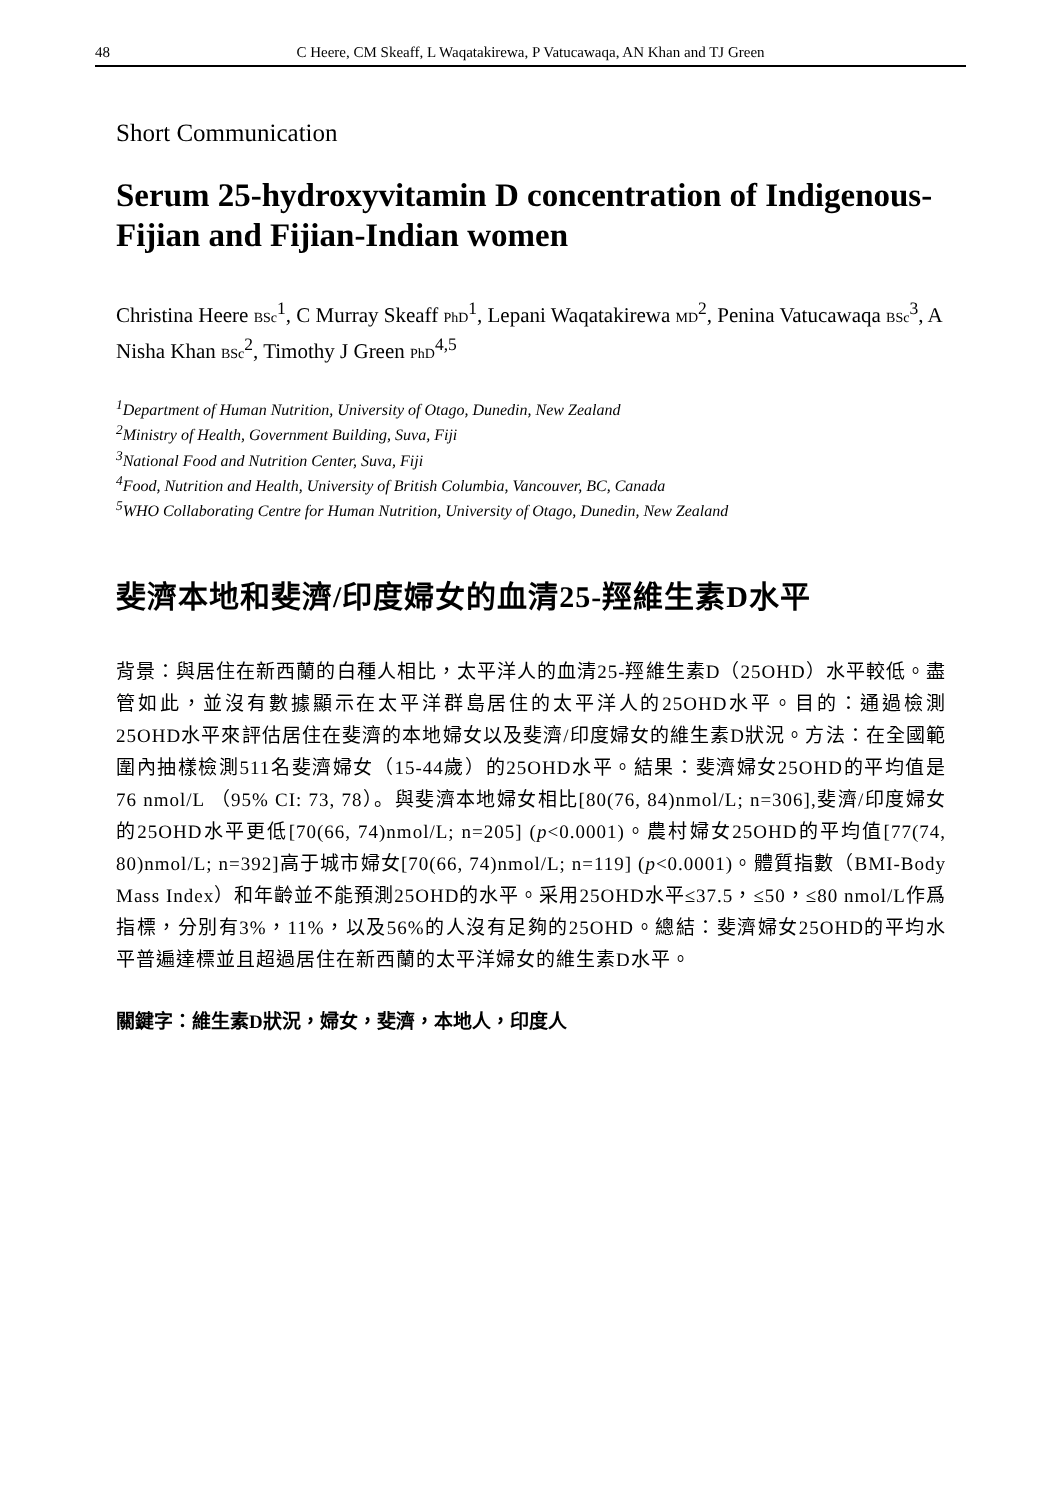48 C Heere, CM Skeaff, L Waqatakirewa, P Vatucawaqa, AN Khan and TJ Green
Short Communication
Serum 25-hydroxyvitamin D concentration of Indigenous-Fijian and Fijian-Indian women
Christina Heere BSc<sup>1</sup>, C Murray Skeaff PhD<sup>1</sup>, Lepani Waqatakirewa MD<sup>2</sup>, Penina Vatucawaqa BSc<sup>3</sup>, A Nisha Khan BSc<sup>2</sup>, Timothy J Green PhD<sup>4,5</sup>
<sup>1</sup> Department of Human Nutrition, University of Otago, Dunedin, New Zealand
<sup>2</sup> Ministry of Health, Government Building, Suva, Fiji
<sup>3</sup> National Food and Nutrition Center, Suva, Fiji
<sup>4</sup> Food, Nutrition and Health, University of British Columbia, Vancouver, BC, Canada
<sup>5</sup> WHO Collaborating Centre for Human Nutrition, University of Otago, Dunedin, New Zealand
斐濟本地和斐濟/印度婦女的血清25-羥維生素D水平
背景：與居住在新西蘭的白種人相比，太平洋人的血清25-羥維生素D（25OHD）水平較低。盡管如此，並沒有數據顯示在太平洋群島居住的太平洋人的25OHD水平。目的：通過檢測25OHD水平來評估居住在斐濟的本地婦女以及斐濟/印度婦女的維生素D狀況。方法：在全國範圍內抽樣檢測511名斐濟婦女（15-44歲）的25OHD水平。結果：斐濟婦女25OHD的平均值是76 nmol/L （95% CI: 73, 78）。與斐濟本地婦女相比[80(76, 84)nmol/L; n=306],斐濟/印度婦女的25OHD水平更低[70(66, 74)nmol/L; n=205] (p<0.0001)。農村婦女25OHD的平均值[77(74, 80)nmol/L; n=392]高于城市婦女[70(66, 74)nmol/L; n=119] (p<0.0001)。體質指數（BMI-Body Mass Index）和年齡並不能預測25OHD的水平。采用25OHD水平≤37.5，≤50，≤80 nmol/L作爲指標，分別有3%，11%，以及56%的人沒有足夠的25OHD。總結：斐濟婦女25OHD的平均水平普遍達標並且超過居住在新西蘭的太平洋婦女的維生素D水平。
關鍵字：維生素D狀況，婦女，斐濟，本地人，印度人